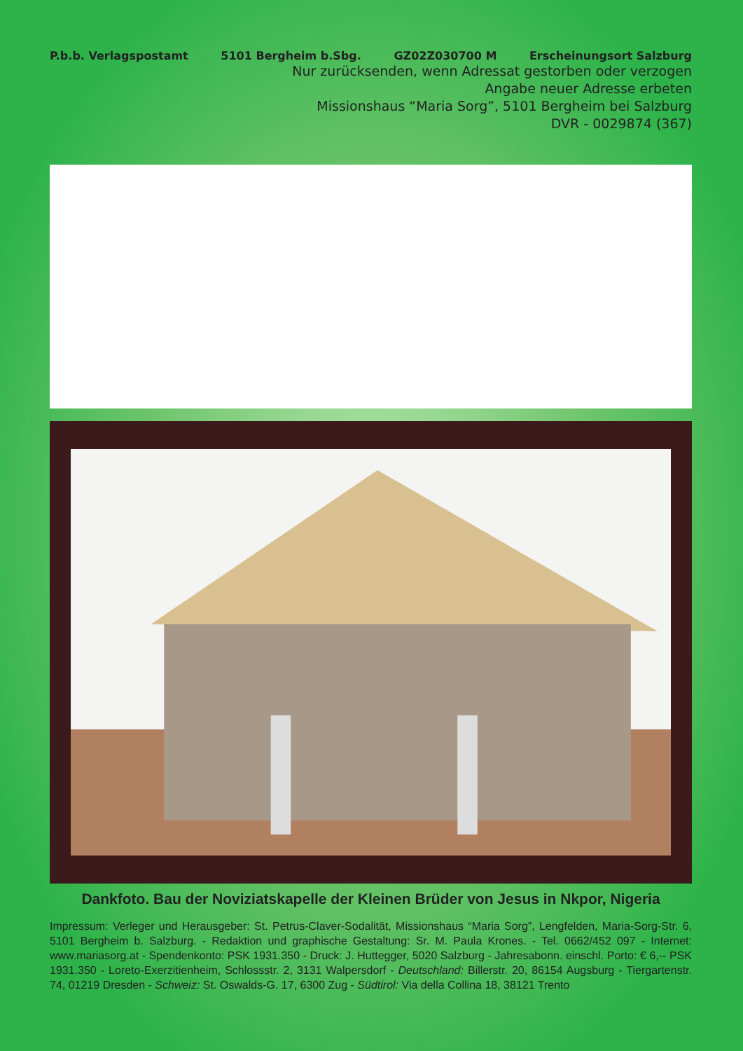P.b.b. Verlagspostamt 5101 Bergheim b.Sbg. GZ02Z030700 M Erscheinungsort Salzburg
Nur zurücksenden, wenn Adressat gestorben oder verzogen
Angabe neuer Adresse erbeten
Missionshaus “Maria Sorg”, 5101 Bergheim bei Salzburg
DVR - 0029874 (367)
Dankfoto. Bau der Noviziatskapelle der Kleinen Brüder von Jesus in Nkpor, Nigeria
Impressum: Verleger und Herausgeber: St. Petrus-Claver-Sodalität, Missionshaus “Maria Sorg”, Lengfelden, Maria-Sorg-Str. 6, 5101 Bergheim b. Salzburg. - Redaktion und graphische Gestaltung: Sr. M. Paula Krones. - Tel. 0662/452 097 - Internet: www.mariasorg.at - Spendenkonto: PSK 1931.350 - Druck: J. Huttegger, 5020 Salzburg - Jahresabonn. einschl. Porto: € 6,-- PSK 1931.350 - Loreto-Exerzitienheim, Schlossstr. 2, 3131 Walpersdorf - Deutschland: Billerstr. 20, 86154 Augsburg - Tiergartenstr. 74, 01219 Dresden - Schweiz: St. Oswalds-G. 17, 6300 Zug - Südtirol: Via della Collina 18, 38121 Trento